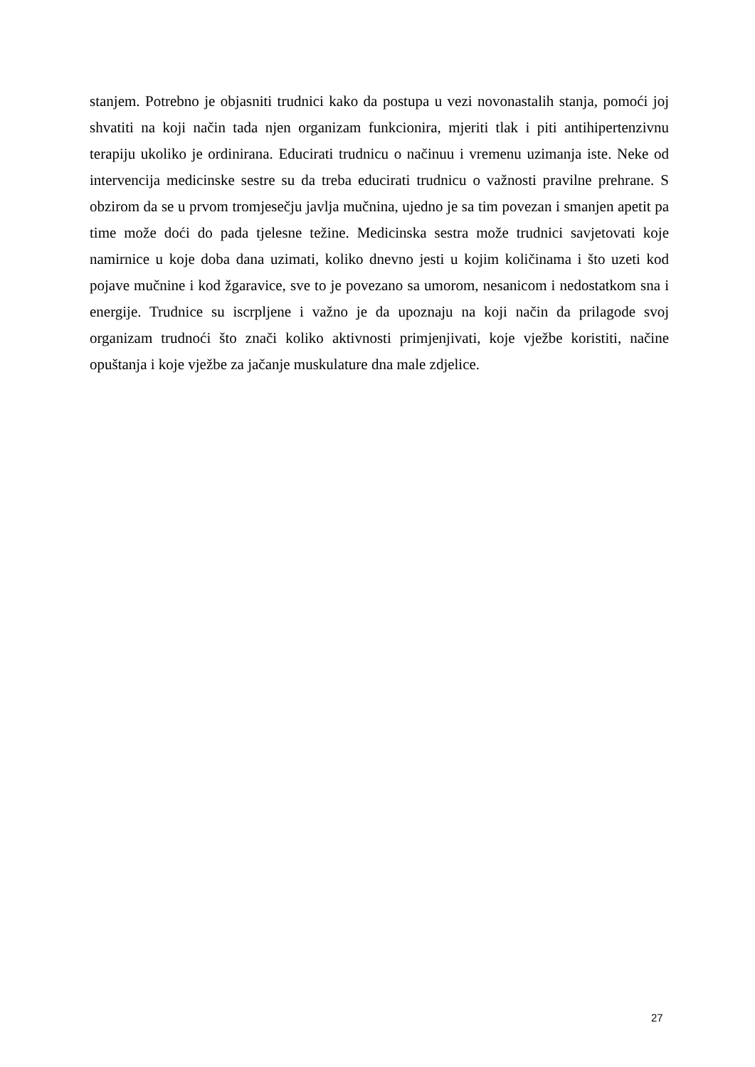stanjem. Potrebno je objasniti trudnici kako da postupa u vezi novonastalih stanja, pomoći joj shvatiti na koji način tada njen organizam funkcionira, mjeriti tlak i piti antihipertenzivnu terapiju ukoliko je ordinirana. Educirati trudnicu o načinuu i vremenu uzimanja iste. Neke od intervencija medicinske sestre su da treba educirati trudnicu o važnosti pravilne prehrane. S obzirom da se u prvom tromjesečju javlja mučnina, ujedno je sa tim povezan i smanjen apetit pa time može doći do pada tjelesne težine. Medicinska sestra može trudnici savjetovati koje namirnice u koje doba dana uzimati, koliko dnevno jesti u kojim količinama i što uzeti kod pojave mučnine i kod žgaravice, sve to je povezano sa umorom, nesanicom i nedostatkom sna i energije. Trudnice su iscrpljene i važno je da upoznaju na koji način da prilagode svoj organizam trudnoći što znači koliko aktivnosti primjenjivati, koje vježbe koristiti, načine opuštanja i koje vježbe za jačanje muskulature dna male zdjelice.
27